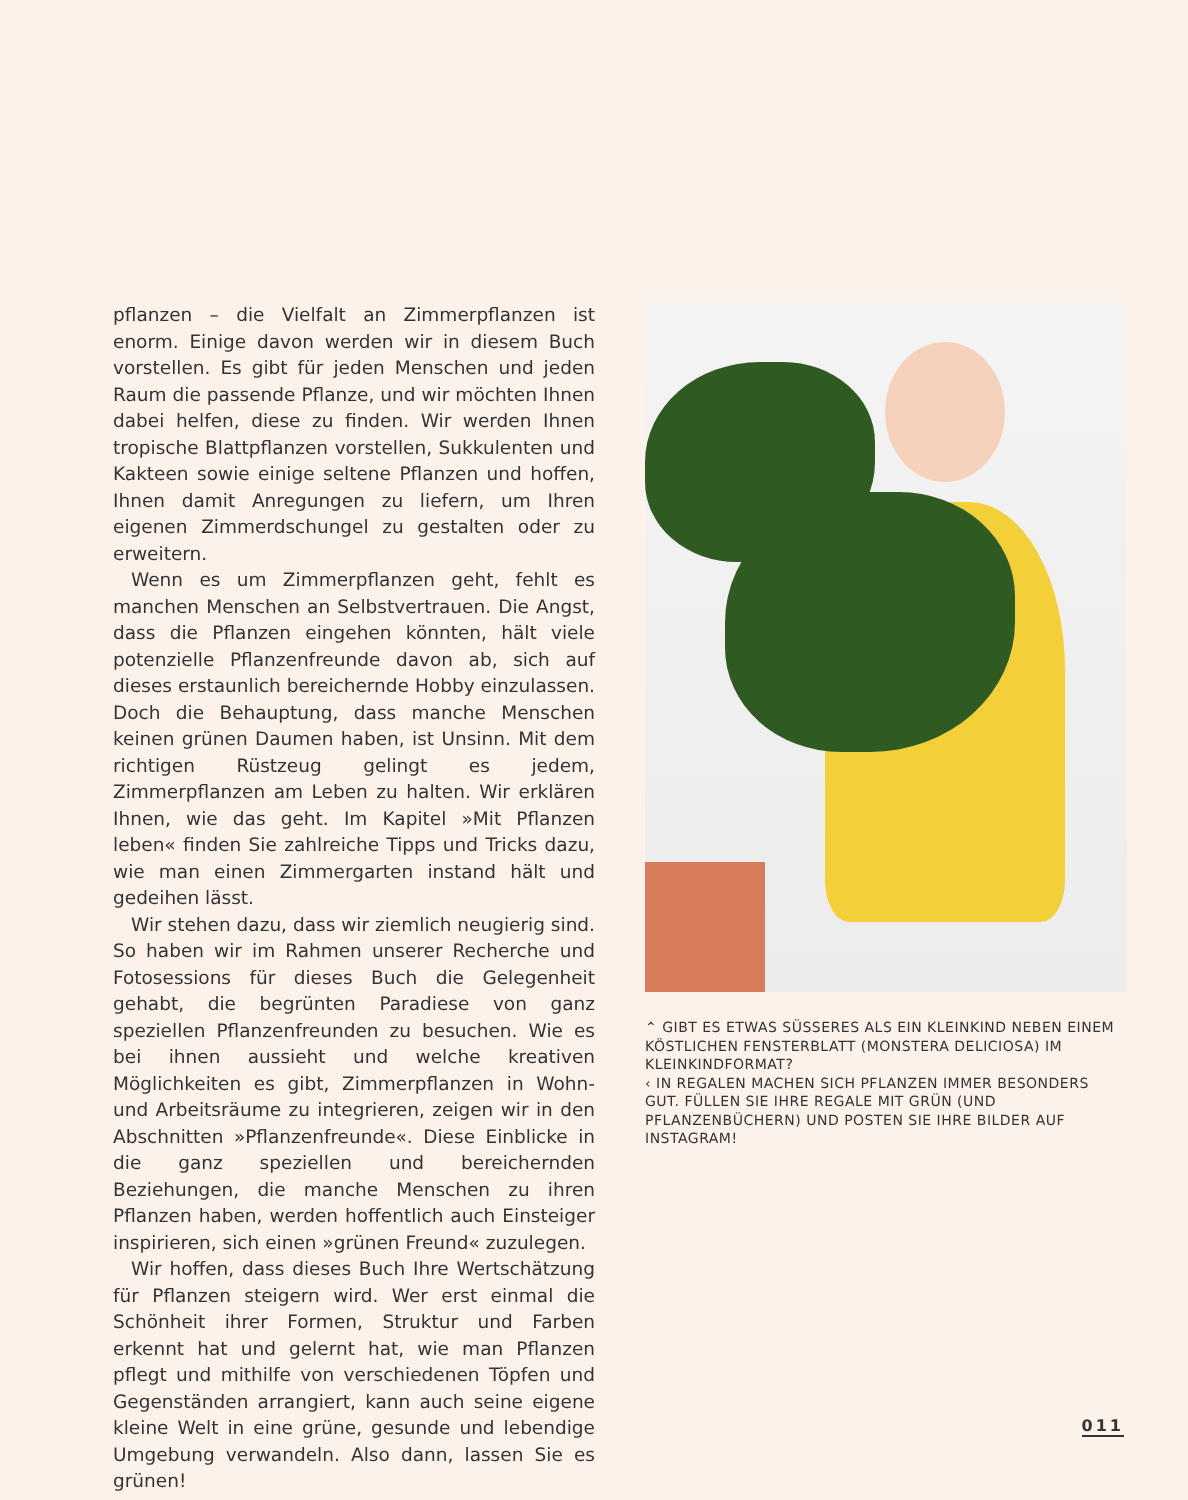pflanzen – die Vielfalt an Zimmerpflanzen ist enorm. Einige davon werden wir in diesem Buch vorstellen. Es gibt für jeden Menschen und jeden Raum die passende Pflanze, und wir möchten Ihnen dabei helfen, diese zu finden. Wir werden Ihnen tropische Blattpflanzen vorstellen, Sukkulenten und Kakteen sowie einige seltene Pflanzen und hoffen, Ihnen damit Anregungen zu liefern, um Ihren eigenen Zimmerdschungel zu gestalten oder zu erweitern.
Wenn es um Zimmerpflanzen geht, fehlt es manchen Menschen an Selbstvertrauen. Die Angst, dass die Pflanzen eingehen könnten, hält viele potenzielle Pflanzenfreunde davon ab, sich auf dieses erstaunlich bereichernde Hobby einzulassen. Doch die Behauptung, dass manche Menschen keinen grünen Daumen haben, ist Unsinn. Mit dem richtigen Rüstzeug gelingt es jedem, Zimmerpflanzen am Leben zu halten. Wir erklären Ihnen, wie das geht. Im Kapitel »Mit Pflanzen leben« finden Sie zahlreiche Tipps und Tricks dazu, wie man einen Zimmergarten instand hält und gedeihen lässt.
Wir stehen dazu, dass wir ziemlich neugierig sind. So haben wir im Rahmen unserer Recherche und Fotosessions für dieses Buch die Gelegenheit gehabt, die begrünten Paradiese von ganz speziellen Pflanzenfreunden zu besuchen. Wie es bei ihnen aussieht und welche kreativen Möglichkeiten es gibt, Zimmerpflanzen in Wohn- und Arbeitsräume zu integrieren, zeigen wir in den Abschnitten »Pflanzenfreunde«. Diese Einblicke in die ganz speziellen und bereichernden Beziehungen, die manche Menschen zu ihren Pflanzen haben, werden hoffentlich auch Einsteiger inspirieren, sich einen »grünen Freund« zuzulegen.
Wir hoffen, dass dieses Buch Ihre Wertschätzung für Pflanzen steigern wird. Wer erst einmal die Schönheit ihrer Formen, Struktur und Farben erkennt hat und gelernt hat, wie man Pflanzen pflegt und mithilfe von verschiedenen Töpfen und Gegenständen arrangiert, kann auch seine eigene kleine Welt in eine grüne, gesunde und lebendige Umgebung verwandeln. Also dann, lassen Sie es grünen!
⌃ GIBT ES ETWAS SÜSSERES ALS EIN KLEINKIND NEBEN EINEM KÖSTLICHEN FENSTERBLATT (MONSTERA DELICIOSA) IM KLEINKINDFORMAT?
‹ IN REGALEN MACHEN SICH PFLANZEN IMMER BESONDERS GUT. FÜLLEN SIE IHRE REGALE MIT GRÜN (UND PFLANZENBÜCHERN) UND POSTEN SIE IHRE BILDER AUF INSTAGRAM!
011